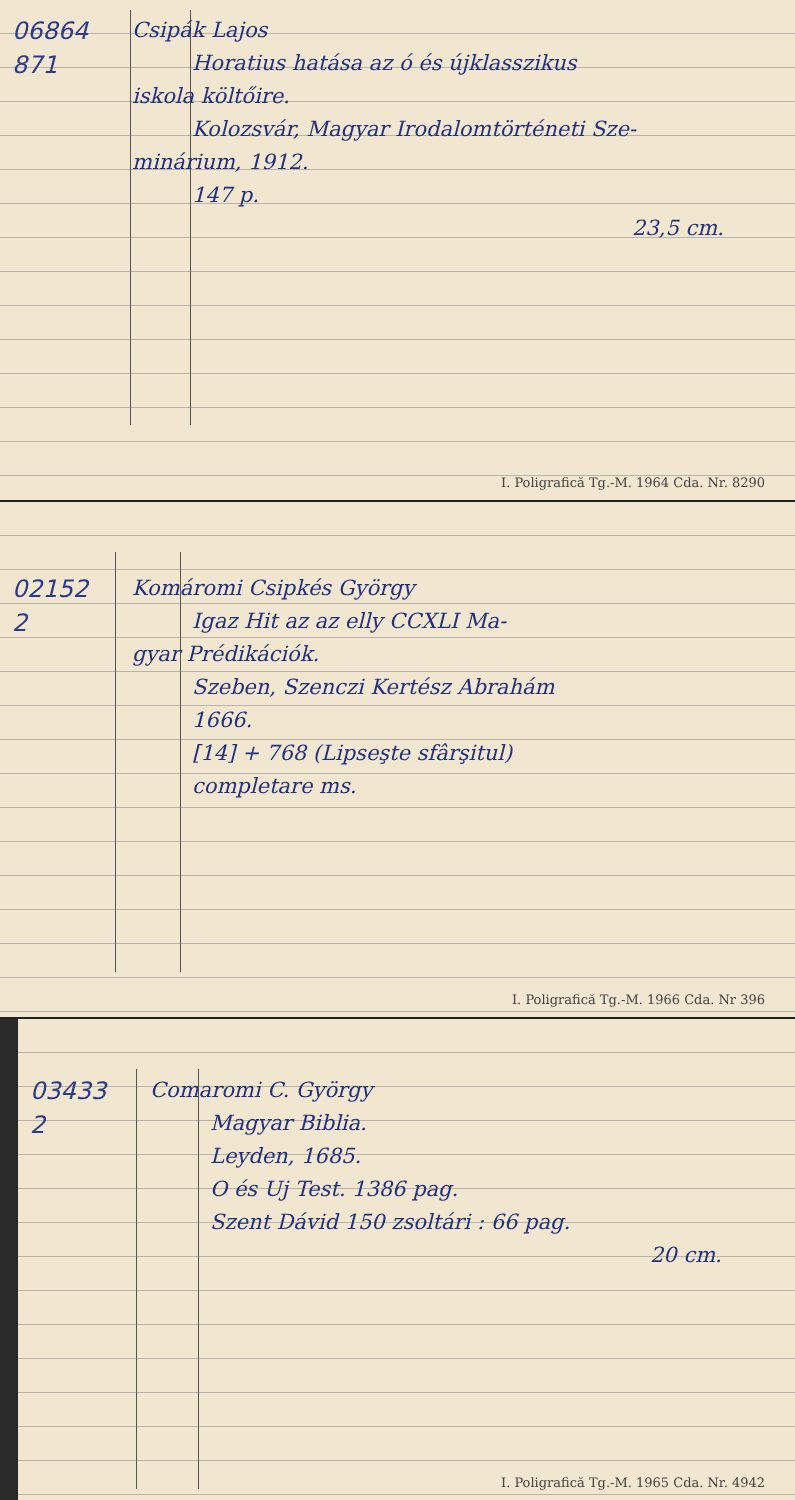06864
871
Csipák Lajos
Horatius hatása az ó és újklasszikus
iskola költőire.
Kolozsvár, Magyar Irodalomtörténeti Sze-
minárium, 1912.
147 p.
23,5 cm.
I. Poligrafică Tg.-M. 1964 Cda. Nr. 8290
02152
2
Komáromi Csipkés György
Igaz Hit az az elly CCXLI Ma-
gyar Prédikációk.
Szeben, Szenczi Kertész Abrahám
1666.
[14] + 768 (Lipseşte sfârşitul)
completare ms.
I. Poligrafică Tg.-M. 1966 Cda. Nr 396
03433
2
Comaromi C. György
Magyar Biblia.
Leyden, 1685.
O és Uj Test. 1386 pag.
Szent Dávid 150 zsoltári : 66 pag.
20 cm.
I. Poligrafică Tg.-M. 1965 Cda. Nr. 4942